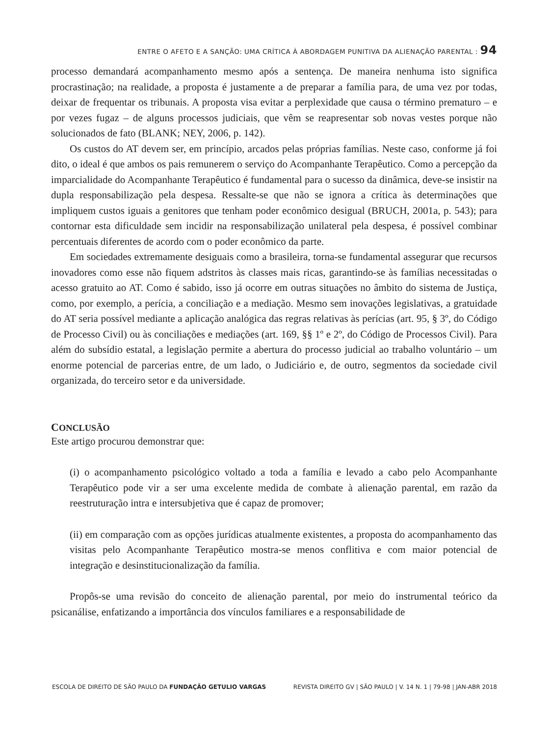ENTRE O AFETO E A SANÇÃO: UMA CRÍTICA À ABORDAGEM PUNITIVA DA ALIENAÇÃO PARENTAL : 94
processo demandará acompanhamento mesmo após a sentença. De maneira nenhuma isto significa procrastinação; na realidade, a proposta é justamente a de preparar a família para, de uma vez por todas, deixar de frequentar os tribunais. A proposta visa evitar a perplexidade que causa o término prematuro – e por vezes fugaz – de alguns processos judiciais, que vêm se reapresentar sob novas vestes porque não solucionados de fato (BLANK; NEY, 2006, p. 142).
Os custos do AT devem ser, em princípio, arcados pelas próprias famílias. Neste caso, conforme já foi dito, o ideal é que ambos os pais remunerem o serviço do Acompanhante Terapêutico. Como a percepção da imparcialidade do Acompanhante Terapêutico é fundamental para o sucesso da dinâmica, deve-se insistir na dupla responsabilização pela despesa. Ressalte-se que não se ignora a crítica às determinações que impliquem custos iguais a genitores que tenham poder econômico desigual (BRUCH, 2001a, p. 543); para contornar esta dificuldade sem incidir na responsabilização unilateral pela despesa, é possível combinar percentuais diferentes de acordo com o poder econômico da parte.
Em sociedades extremamente desiguais como a brasileira, torna-se fundamental assegurar que recursos inovadores como esse não fiquem adstritos às classes mais ricas, garantindo-se às famílias necessitadas o acesso gratuito ao AT. Como é sabido, isso já ocorre em outras situações no âmbito do sistema de Justiça, como, por exemplo, a perícia, a conciliação e a mediação. Mesmo sem inovações legislativas, a gratuidade do AT seria possível mediante a aplicação analógica das regras relativas às perícias (art. 95, § 3º, do Código de Processo Civil) ou às conciliações e mediações (art. 169, §§ 1º e 2º, do Código de Processos Civil). Para além do subsídio estatal, a legislação permite a abertura do processo judicial ao trabalho voluntário – um enorme potencial de parcerias entre, de um lado, o Judiciário e, de outro, segmentos da sociedade civil organizada, do terceiro setor e da universidade.
CONCLUSÃO
Este artigo procurou demonstrar que:
(i) o acompanhamento psicológico voltado a toda a família e levado a cabo pelo Acompanhante Terapêutico pode vir a ser uma excelente medida de combate à alienação parental, em razão da reestruturação intra e intersubjetiva que é capaz de promover;
(ii) em comparação com as opções jurídicas atualmente existentes, a proposta do acompanhamento das visitas pelo Acompanhante Terapêutico mostra-se menos conflitiva e com maior potencial de integração e desinstitucionalização da família.
Propôs-se uma revisão do conceito de alienação parental, por meio do instrumental teórico da psicanálise, enfatizando a importância dos vínculos familiares e a responsabilidade de
ESCOLA DE DIREITO DE SÃO PAULO DA FUNDAÇÃO GETULIO VARGAS REVISTA DIREITO GV | SÃO PAULO | V. 14 N. 1 | 79-98 | JAN-ABR 2018